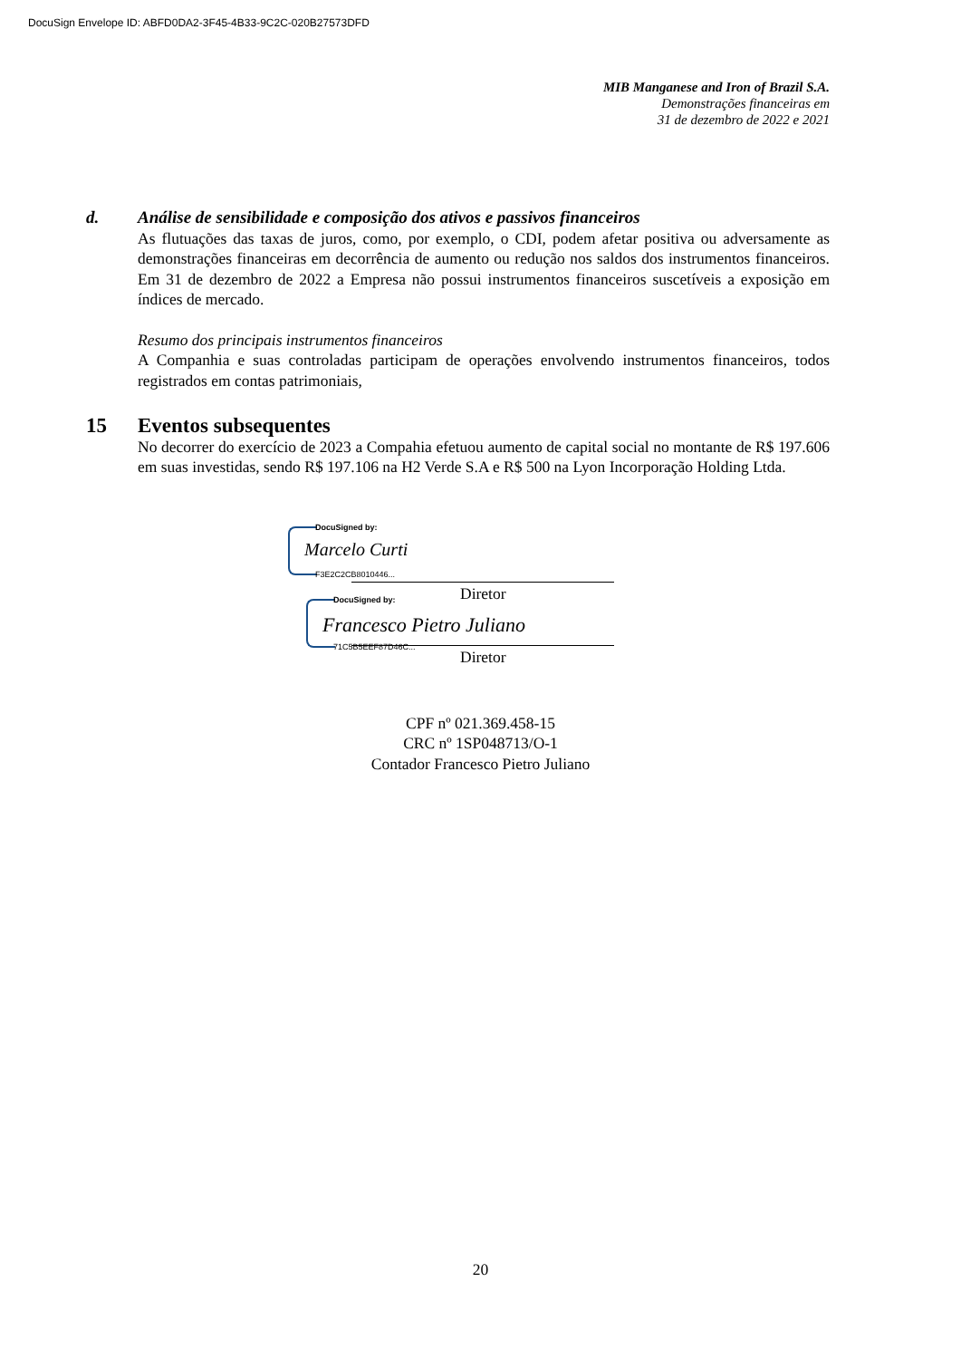DocuSign Envelope ID: ABFD0DA2-3F45-4B33-9C2C-020B27573DFD
MIB Manganese and Iron of Brazil S.A.
Demonstrações financeiras em
31 de dezembro de 2022 e 2021
d. Análise de sensibilidade e composição dos ativos e passivos financeiros
As flutuações das taxas de juros, como, por exemplo, o CDI, podem afetar positiva ou adversamente as demonstrações financeiras em decorrência de aumento ou redução nos saldos dos instrumentos financeiros. Em 31 de dezembro de 2022 a Empresa não possui instrumentos financeiros suscetíveis a exposição em índices de mercado.
Resumo dos principais instrumentos financeiros
A Companhia e suas controladas participam de operações envolvendo instrumentos financeiros, todos registrados em contas patrimoniais,
15 Eventos subsequentes
No decorrer do exercício de 2023 a Compahia efetuou aumento de capital social no montante de R$ 197.606 em suas investidas, sendo R$ 197.106 na H2 Verde S.A e R$ 500 na Lyon Incorporação Holding Ltda.
DocuSigned by:
Marcelo Curti
F3E2C2CB8010446...
Diretor
DocuSigned by:
Francesco Pietro Juliano
71C5B5EEF87D46C...
Diretor
CPF nº 021.369.458-15
CRC nº 1SP048713/O-1
Contador Francesco Pietro Juliano
20